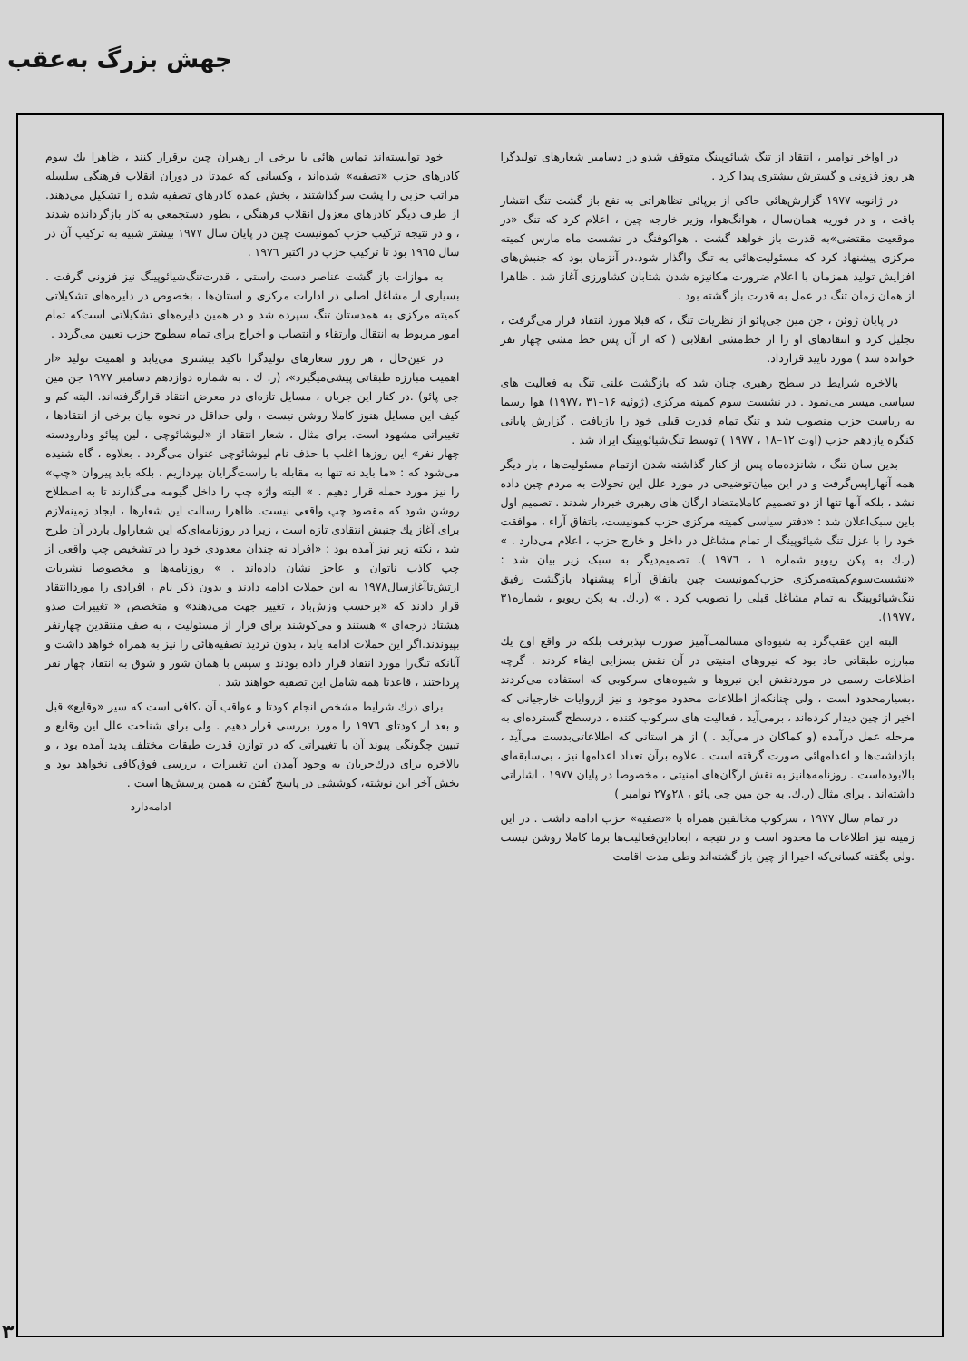جهش بزرگ به‌عقب
در اواخر نوامبر ، انتقاد از تنگ شیائوپینگ متوقف شدو در دسامبر شعارهای تولیدگرا هر روز فزونی و گسترش بیشتری پیدا کرد .
در ژانویه ۱۹۷۷ گزارش‌هائی حاکی از برپائی تظاهراتی به نفع باز گشت تنگ انتشار یافت ، و در فوریه همان‌سال ، هوانگ‌هوا، وزیر خارجه چین ، اعلام کرد که تنگ «در موقعیت مقتضی»به قدرت باز خواهد گشت . هواکوفنگ در نشست ماه مارس کمیته مرکزی پیشنهاد کرد که مسئولیت‌هائی به تنگ واگذار شود.در آنزمان بود که جنبش‌های افزایش تولید همزمان با اعلام ضرورت مکانیزه شدن شتابان کشاورزی آغاز شد . ظاهرا از همان زمان تنگ در عمل به قدرت باز گشته بود .
در پایان ژوئن ، جن مین جی‌پائو از نظریات تنگ ، که قبلا مورد انتقاد قرار می‌گرفت ، تجلیل کرد و انتقادهای او را از خط‌مشی انقلابی ( که از آن پس خط مشی چهار نفر خوانده شد ) مورد تایید قرارداد.
بالاخره شرایط در سطح رهبری چنان شد که بازگشت علنی تنگ به فعالیت های سیاسی میسر می‌نمود . در نشست سوم کمیته مرکزی (ژوئیه ۱۶–۳۱ ،۱۹۷۷) هوا رسما به ریاست حزب منصوب شد و تنگ تمام قدرت قبلی خود را بازیافت . گزارش پایانی کنگره یازدهم حزب (اوت ۱۲–۱۸ ، ۱۹۷۷ ) توسط تنگ‌شیائوپینگ ایراد شد .
بدین سان تنگ ، شانزده‌ماه پس از کنار گذاشته شدن ازتمام مسئولیت‌ها ، بار دیگر همه آنهاراپس‌گرفت و در این میان‌توضیحی در مورد علل این تحولات به مردم چین داده نشد ، بلکه آنها تنها از دو تصمیم کاملامتضاد ارگان های رهبری خبردار شدند . تصمیم اول باین سبک‌اعلان شد : «دفتر سیاسی کمیته مرکزی حزب کمونیست، باتفاق آراء ، موافقت خود را با عزل تنگ شیائوپینگ از تمام مشاغل در داخل و خارج حزب ، اعلام می‌دارد . » (ر.ك به پکن ریویو شماره ۱ ، ۱۹۷٦ ). تصمیم‌دیگر به سبک زیر بیان شد : «نشست‌سوم‌کمیته‌مرکزی حزب‌کمونیست چین باتفاق آراء پیشنهاد بازگشت رفیق تنگ‌شیائوپینگ به تمام مشاغل قبلی را تصویب کرد . » (ر.ك. به پکن ریویو ، شماره۳۱ ،۱۹۷۷).
البته این عقب‌گرد به شیوه‌ای مسالمت‌آمیز صورت نپذیرفت بلکه در واقع اوج یك مبارزه طبقاتی حاد بود که نیروهای امنیتی در آن نقش بسزایی ایفاء کردند . گرچه اطلاعات رسمی در موردنقش این نیروها و شیوه‌های سرکوبی که استفاده می‌کردند ،بسیارمحدود است ، ولی چنانکه‌از اطلاعات محدود موجود و نیز ازروایات خارجیانی که اخیر از چین دیدار کرده‌اند ، برمی‌آید ، فعالیت های سرکوب کننده ، درسطح گسترده‌ای به مرحله عمل درآمده (و کماکان در می‌آید . ) از هر استانی که اطلاعاتی‌بدست می‌آید ، بازداشت‌ها و اعدامهائی صورت گرفته است . علاوه برآن تعداد اعدامها نیز ، بی‌سابقه‌ای بالابوده‌است . روزنامه‌هانیز به نقش ارگان‌های امنیتی ، مخصوصا در پایان ۱۹۷۷ ، اشاراتی داشته‌اند . برای مثال (ر.ك. به جن مین جی پائو ، ۲۸و۲۷ نوامبر )
در تمام سال ۱۹۷۷ ، سرکوب مخالفین همراه با «تصفیه» حزب ادامه داشت . در این زمینه نیز اطلاعات ما محدود است و در نتیجه ، ابعاداین‌فعالیت‌ها برما کاملا روشن نیست .ولی بگفته کسانی‌که اخیرا از چین باز گشته‌اند وطی مدت اقامت
خود توانسته‌اند تماس هائی با برخی از رهبران چین برقرار کنند ، ظاهرا یك سوم کادرهای حزب «تصفیه» شده‌اند ، وکسانی که عمدتا در دوران انقلاب فرهنگی سلسله مراتب حزبی را پشت سرگذاشتند ، بخش عمده کادرهای تصفیه شده را تشکیل می‌دهند. از طرف دیگر کادرهای معزول انقلاب فرهنگی ، بطور دستجمعی به کار بازگردانده شدند ، و در نتیجه ترکیب حزب کمونیست چین در پایان سال ۱۹۷۷ بیشتر شبیه به ترکیب آن در سال ۱۹٦۵ بود تا ترکیب حزب در اکتبر ۱۹۷٦ .
به موازات باز گشت عناصر دست راستی ، قدرت‌تنگ‌شیائوپینگ نیز فزونی گرفت . بسیاری از مشاغل اصلی در ادارات مرکزی و استان‌ها ، بخصوص در دایره‌های تشکیلاتی کمیته مرکزی به همدستان تنگ سپرده شد و در همین دایره‌های تشکیلاتی است‌که تمام امور مربوط به انتقال وارتقاء و انتصاب و اخراج برای تمام سطوح حزب تعیین می‌گردد .
در عین‌حال ، هر روز شعارهای تولیدگرا تاکید بیشتری می‌یابد و اهمیت تولید «از اهمیت مبارزه طبقاتی پیشی‌میگیرد»، (ر. ك . به شماره دوازدهم دسامبر ۱۹۷۷ جن مین جی پائو) .در کنار این جریان ، مسایل تازه‌ای در معرض انتقاد قرارگرفته‌اند. البته کم و کیف این مسایل هنوز کاملا روشن نیست ، ولی حداقل در نحوه بیان برخی از انتقادها ، تغییراتی مشهود است. برای مثال ، شعار انتقاد از «لیوشائوچی ، لین پیائو ودارودسته چهار نفر» این روزها اغلب با حذف نام لیوشائوچی عنوان می‌گردد . بعلاوه ، گاه شنیده می‌شود که : «ما باید نه تنها به مقابله با راست‌گرایان بپردازیم ، بلکه باید پیروان «چپ» را نیز مورد حمله قرار دهیم . » البته واژه چپ را داخل گیومه می‌گذارند تا به اصطلاح روشن شود که مقصود چپ واقعی نیست. ظاهرا رسالت این شعارها ، ایجاد زمینه‌لازم برای آغاز یك جنبش انتقادی تازه است ، زیرا در روزنامه‌ای‌که این شعاراول باردر آن طرح شد ، نکته زیر نیز آمده بود : «افراد نه چندان معدودی خود را در تشخیص چپ واقعی از چپ کاذب ناتوان و عاجز نشان داده‌اند . » روزنامه‌ها و مخصوصا نشریات ارتش‌تاآغازسال۱۹۷۸ به این حملات ادامه دادند و بدون ذکر نام ، افرادی را مورداانتقاد قرار دادند که «برحسب وزش‌باد ، تغییر جهت می‌دهند» و متخصص « تغییرات صدو هشتاد درجه‌ای » هستند و می‌کوشند برای فرار از مسئولیت ، به صف منتقدین چهارنفر بپیوندند.اگر این حملات ادامه یابد ، بدون تردید تصفیه‌هائی را نیز به همراه خواهد داشت و آنانکه تنگ‌را مورد انتقاد قرار داده بودند و سپس با همان شور و شوق به انتقاد چهار نفر پرداختند ، قاعدتا همه شامل این تصفیه خواهند شد .
برای درك شرایط مشخص انجام کودتا و عواقب آن ،کافی است که سیر «وقایع» قبل و بعد از کودتای ۱۹۷٦ را مورد بررسی قرار دهیم . ولی برای شناخت علل این وقایع و تبیین چگونگی پیوند آن با تغییراتی که در توازن قدرت طبقات مختلف پدید آمده بود ، و بالاخره برای درك‌جریان به وجود آمدن این تغییرات ، بررسی فوق‌کافی نخواهد بود و بخش آخر این نوشته، کوششی در پاسخ گفتن به همین پرسش‌ها است .
ادامه‌دارد
۳